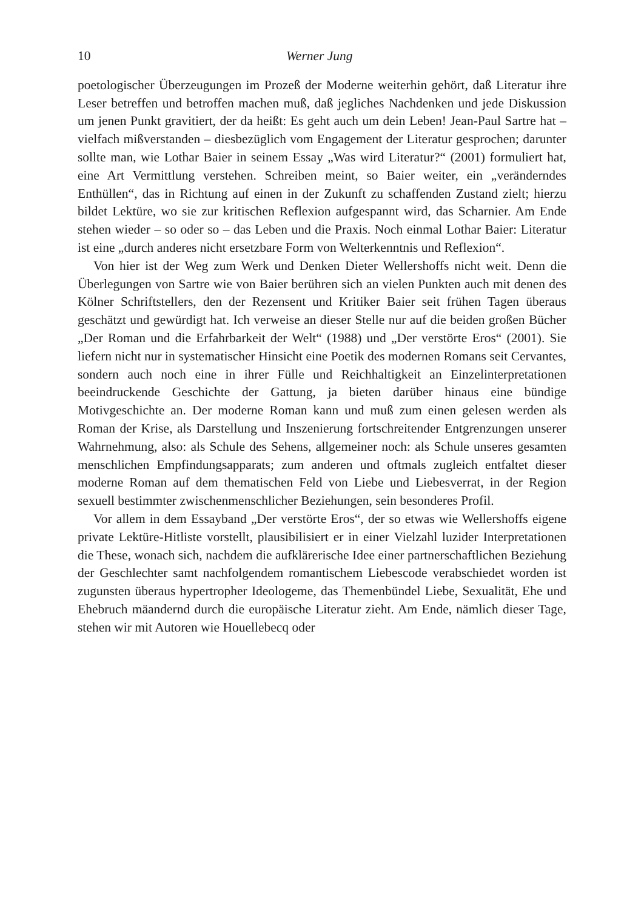10 Werner Jung
poetologischer Überzeugungen im Prozeß der Moderne weiterhin gehört, daß Literatur ihre Leser betreffen und betroffen machen muß, daß jegliches Nachdenken und jede Diskussion um jenen Punkt gravitiert, der da heißt: Es geht auch um dein Leben! Jean-Paul Sartre hat – vielfach mißverstanden – diesbezüglich vom Engagement der Literatur gesprochen; darunter sollte man, wie Lothar Baier in seinem Essay „Was wird Literatur?“ (2001) formuliert hat, eine Art Vermittlung verstehen. Schreiben meint, so Baier weiter, ein „veränderndes Enthüllen“, das in Richtung auf einen in der Zukunft zu schaffenden Zustand zielt; hierzu bildet Lektüre, wo sie zur kritischen Reflexion aufgespannt wird, das Scharnier. Am Ende stehen wieder – so oder so – das Leben und die Praxis. Noch einmal Lothar Baier: Literatur ist eine „durch anderes nicht ersetzbare Form von Welterkenntnis und Reflexion“.
Von hier ist der Weg zum Werk und Denken Dieter Wellershoffs nicht weit. Denn die Überlegungen von Sartre wie von Baier berühren sich an vielen Punkten auch mit denen des Kölner Schriftstellers, den der Rezensent und Kritiker Baier seit frühen Tagen überaus geschätzt und gewürdigt hat. Ich verweise an dieser Stelle nur auf die beiden großen Bücher „Der Roman und die Erfahrbarkeit der Welt“ (1988) und „Der verstörte Eros“ (2001). Sie liefern nicht nur in systematischer Hinsicht eine Poetik des modernen Romans seit Cervantes, sondern auch noch eine in ihrer Fülle und Reichhaltigkeit an Einzelinterpretationen beeindruckende Geschichte der Gattung, ja bieten darüber hinaus eine bündige Motivgeschichte an. Der moderne Roman kann und muß zum einen gelesen werden als Roman der Krise, als Darstellung und Inszenierung fortschreitender Entgrenzungen unserer Wahrnehmung, also: als Schule des Sehens, allgemeiner noch: als Schule unseres gesamten menschlichen Empfindungsapparats; zum anderen und oftmals zugleich entfaltet dieser moderne Roman auf dem thematischen Feld von Liebe und Liebesverrat, in der Region sexuell bestimmter zwischenmenschlicher Beziehungen, sein besonderes Profil.
Vor allem in dem Essayband „Der verstörte Eros“, der so etwas wie Wellershoffs eigene private Lektüre-Hitliste vorstellt, plausibilisiert er in einer Vielzahl luzider Interpretationen die These, wonach sich, nachdem die aufklärerische Idee einer partnerschaftlichen Beziehung der Geschlechter samt nachfolgendem romantischem Liebescode verabschiedet worden ist zugunsten überaus hypertropher Ideologeme, das Themenbündel Liebe, Sexualität, Ehe und Ehebruch mäandernd durch die europäische Literatur zieht. Am Ende, nämlich dieser Tage, stehen wir mit Autoren wie Houellebecq oder